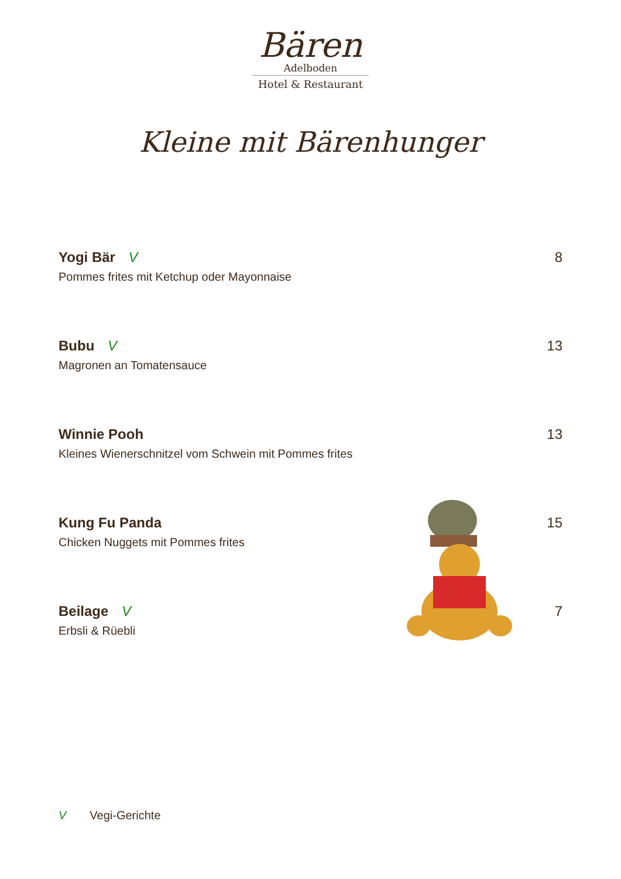Bären
Adelboden
Hotel & Restaurant
Kleine mit Bärenhunger
Yogi Bär V
Pommes frites mit Ketchup oder Mayonnaise
8
Bubu V
Magronen an Tomatensauce
13
Winnie Pooh
Kleines Wienerschnitzel vom Schwein mit Pommes frites
13
Kung Fu Panda
Chicken Nuggets mit Pommes frites
15
Beilage V
Erbsli & Rüebli
7
V Vegi-Gerichte